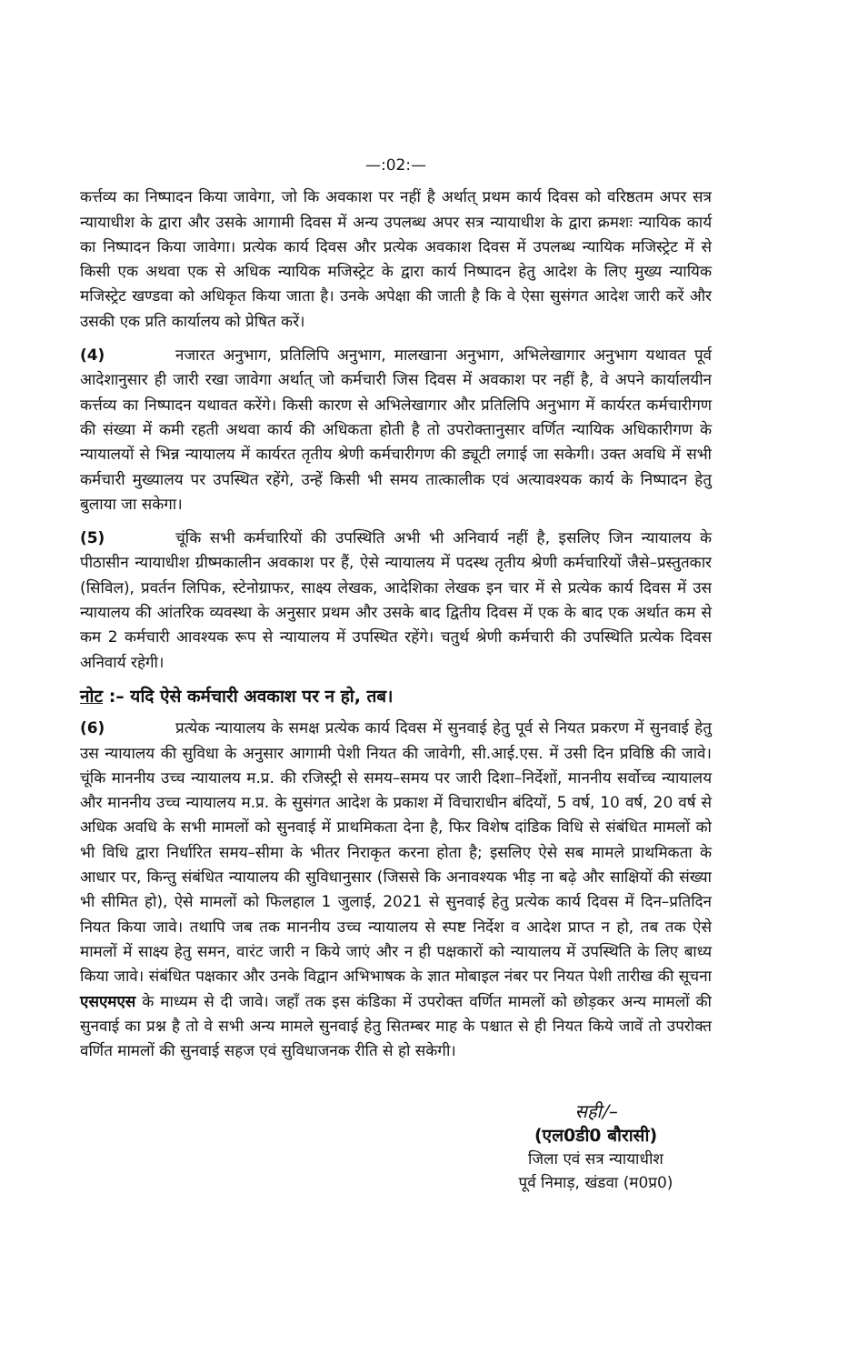—:02:—
कर्त्तव्य का निष्पादन किया जावेगा, जो कि अवकाश पर नहीं है अर्थात् प्रथम कार्य दिवस को वरिष्ठतम अपर सत्र न्यायाधीश के द्वारा और उसके आगामी दिवस में अन्य उपलब्ध अपर सत्र न्यायाधीश के द्वारा क्रमशः न्यायिक कार्य का निष्पादन किया जावेगा। प्रत्येक कार्य दिवस और प्रत्येक अवकाश दिवस में उपलब्ध न्यायिक मजिस्ट्रेट में से किसी एक अथवा एक से अधिक न्यायिक मजिस्ट्रेट के द्वारा कार्य निष्पादन हेतु आदेश के लिए मुख्य न्यायिक मजिस्ट्रेट खण्डवा को अधिकृत किया जाता है। उनके अपेक्षा की जाती है कि वे ऐसा सुसंगत आदेश जारी करें और उसकी एक प्रति कार्यालय को प्रेषित करें।
(4) नजारत अनुभाग, प्रतिलिपि अनुभाग, मालखाना अनुभाग, अभिलेखागार अनुभाग यथावत पूर्व आदेशानुसार ही जारी रखा जावेगा अर्थात् जो कर्मचारी जिस दिवस में अवकाश पर नहीं है, वे अपने कार्यालयीन कर्त्तव्य का निष्पादन यथावत करेंगे। किसी कारण से अभिलेखागार और प्रतिलिपि अनुभाग में कार्यरत कर्मचारीगण की संख्या में कमी रहती अथवा कार्य की अधिकता होती है तो उपरोक्तानुसार वर्णित न्यायिक अधिकारीगण के न्यायालयों से भिन्न न्यायालय में कार्यरत तृतीय श्रेणी कर्मचारीगण की ड्यूटी लगाई जा सकेगी। उक्त अवधि में सभी कर्मचारी मुख्यालय पर उपस्थित रहेंगे, उन्हें किसी भी समय तात्कालीक एवं अत्यावश्यक कार्य के निष्पादन हेतु बुलाया जा सकेगा।
(5) चूंकि सभी कर्मचारियों की उपस्थिति अभी भी अनिवार्य नहीं है, इसलिए जिन न्यायालय के पीठासीन न्यायाधीश ग्रीष्मकालीन अवकाश पर हैं, ऐसे न्यायालय में पदस्थ तृतीय श्रेणी कर्मचारियों जैसे–प्रस्तुतकार (सिविल), प्रवर्तन लिपिक, स्टेनोग्राफर, साक्ष्य लेखक, आदेशिका लेखक इन चार में से प्रत्येक कार्य दिवस में उस न्यायालय की आंतरिक व्यवस्था के अनुसार प्रथम और उसके बाद द्वितीय दिवस में एक के बाद एक अर्थात कम से कम 2 कर्मचारी आवश्यक रूप से न्यायालय में उपस्थित रहेंगे। चतुर्थ श्रेणी कर्मचारी की उपस्थिति प्रत्येक दिवस अनिवार्य रहेगी।
नोट :– यदि ऐसे कर्मचारी अवकाश पर न हो, तब।
(6) प्रत्येक न्यायालय के समक्ष प्रत्येक कार्य दिवस में सुनवाई हेतु पूर्व से नियत प्रकरण में सुनवाई हेतु उस न्यायालय की सुविधा के अनुसार आगामी पेशी नियत की जावेगी, सी.आई.एस. में उसी दिन प्रविष्ठि की जावे। चूंकि माननीय उच्च न्यायालय म.प्र. की रजिस्ट्री से समय–समय पर जारी दिशा–निर्देशों, माननीय सर्वोच्च न्यायालय और माननीय उच्च न्यायालय म.प्र. के सुसंगत आदेश के प्रकाश में विचाराधीन बंदियों, 5 वर्ष, 10 वर्ष, 20 वर्ष से अधिक अवधि के सभी मामलों को सुनवाई में प्राथमिकता देना है, फिर विशेष दांडिक विधि से संबंधित मामलों को भी विधि द्वारा निर्धारित समय–सीमा के भीतर निराकृत करना होता है; इसलिए ऐसे सब मामले प्राथमिकता के आधार पर, किन्तु संबंधित न्यायालय की सुविधानुसार (जिससे कि अनावश्यक भीड़ ना बढ़े और साक्षियों की संख्या भी सीमित हो), ऐसे मामलों को फिलहाल 1 जुलाई, 2021 से सुनवाई हेतु प्रत्येक कार्य दिवस में दिन–प्रतिदिन नियत किया जावे। तथापि जब तक माननीय उच्च न्यायालय से स्पष्ट निर्देश व आदेश प्राप्त न हो, तब तक ऐसे मामलों में साक्ष्य हेतु समन, वारंट जारी न किये जाएं और न ही पक्षकारों को न्यायालय में उपस्थिति के लिए बाध्य किया जावे। संबंधित पक्षकार और उनके विद्वान अभिभाषक के ज्ञात मोबाइल नंबर पर नियत पेशी तारीख की सूचना एसएमएस के माध्यम से दी जावे। जहाँ तक इस कंडिका में उपरोक्त वर्णित मामलों को छोड़कर अन्य मामलों की सुनवाई का प्रश्न है तो वे सभी अन्य मामले सुनवाई हेतु सितम्बर माह के पश्चात से ही नियत किये जावें तो उपरोक्त वर्णित मामलों की सुनवाई सहज एवं सुविधाजनक रीति से हो सकेगी।
सही/–
(एल0डी0 बौरासी)
जिला एवं सत्र न्यायाधीश
पूर्व निमाड़, खंडवा (म0प्र0)